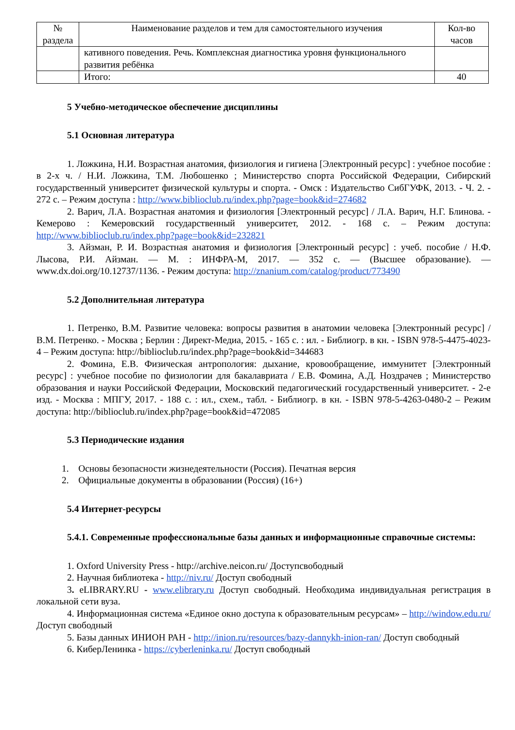| № раздела | Наименование разделов и тем для самостоятельного изучения | Кол-во часов |
| --- | --- | --- |
| | кативного поведения. Речь. Комплексная диагностика уровня функционального развития ребёнка | |
| | Итого: | 40 |
5 Учебно-методическое обеспечение дисциплины
5.1 Основная литература
1. Ложкина, Н.И. Возрастная анатомия, физиология и гигиена [Электронный ресурс] : учебное пособие : в 2-х ч. / Н.И. Ложкина, Т.М. Любошенко ; Министерство спорта Российской Федерации, Сибирский государственный университет физической культуры и спорта. - Омск : Издательство СибГУФК, 2013. - Ч. 2. - 272 с. – Режим доступа : http://www.biblioclub.ru/index.php?page=book&id=274682
2. Варич, Л.А. Возрастная анатомия и физиология [Электронный ресурс] / Л.А. Варич, Н.Г. Блинова. - Кемерово : Кемеровский государственный университет, 2012. - 168 с. – Режим доступа: http://www.biblioclub.ru/index.php?page=book&id=232821
3. Айзман, Р. И. Возрастная анатомия и физиология [Электронный ресурс] : учеб. пособие / Н.Ф. Лысова, Р.И. Айзман. — М. : ИНФРА-М, 2017. — 352 с. — (Высшее образование). — www.dx.doi.org/10.12737/1136. - Режим доступа: http://znanium.com/catalog/product/773490
5.2 Дополнительная литература
1. Петренко, В.М. Развитие человека: вопросы развития в анатомии человека [Электронный ресурс] / В.М. Петренко. - Москва ; Берлин : Директ-Медиа, 2015. - 165 с. : ил. - Библиогр. в кн. - ISBN 978-5-4475-4023-4 – Режим доступа: http://biblioclub.ru/index.php?page=book&id=344683
2. Фомина, Е.В. Физическая антропология: дыхание, кровообращение, иммунитет [Электронный ресурс] : учебное пособие по физиологии для бакалавриата / Е.В. Фомина, А.Д. Ноздрачев ; Министерство образования и науки Российской Федерации, Московский педагогический государственный университет. - 2-е изд. - Москва : МПГУ, 2017. - 188 с. : ил., схем., табл. - Библиогр. в кн. - ISBN 978-5-4263-0480-2 – Режим доступа: http://biblioclub.ru/index.php?page=book&id=472085
5.3 Периодические издания
1. Основы безопасности жизнедеятельности (Россия). Печатная версия
2. Официальные документы в образовании (Россия) (16+)
5.4 Интернет-ресурсы
5.4.1. Современные профессиональные базы данных и информационные справочные системы:
1. Oxford University Press - http://archive.neicon.ru/ Доступсвободный
2. Научная библиотека - http://niv.ru/ Доступ свободный
3. eLIBRARY.RU - www.elibrary.ru Доступ свободный. Необходима индивидуальная регистрация в локальной сети вуза.
4. Информационная система «Единое окно доступа к образовательным ресурсам» – http://window.edu.ru/ Доступ свободный
5. Базы данных ИНИОН РАН - http://inion.ru/resources/bazy-dannykh-inion-ran/ Доступ свободный
6. КиберЛенинка - https://cyberleninka.ru/ Доступ свободный